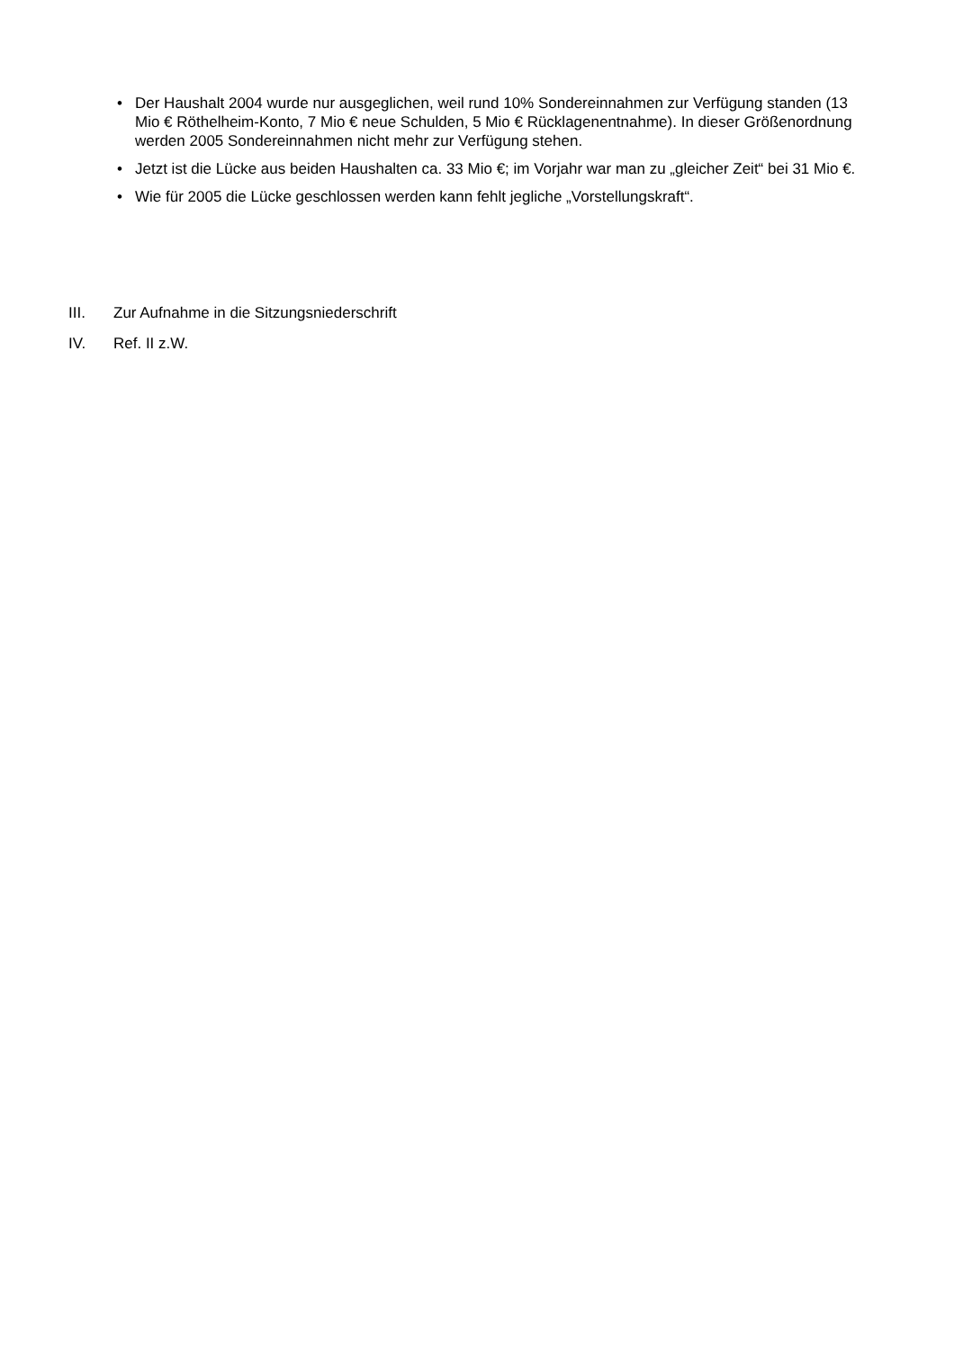• Der Haushalt 2004 wurde nur ausgeglichen, weil rund 10% Sondereinnahmen zur Verfügung standen (13 Mio € Röthelheim-Konto, 7 Mio € neue Schulden, 5 Mio € Rücklagenentnahme). In dieser Größenordnung werden 2005 Sondereinnahmen nicht mehr zur Verfügung stehen.
• Jetzt ist die Lücke aus beiden Haushalten ca. 33 Mio €; im Vorjahr war man zu „gleicher Zeit“ bei 31 Mio €.
• Wie für 2005 die Lücke geschlossen werden kann fehlt jegliche „Vorstellungskraft“.
III. Zur Aufnahme in die Sitzungsniederschrift
IV. Ref. II z.W.